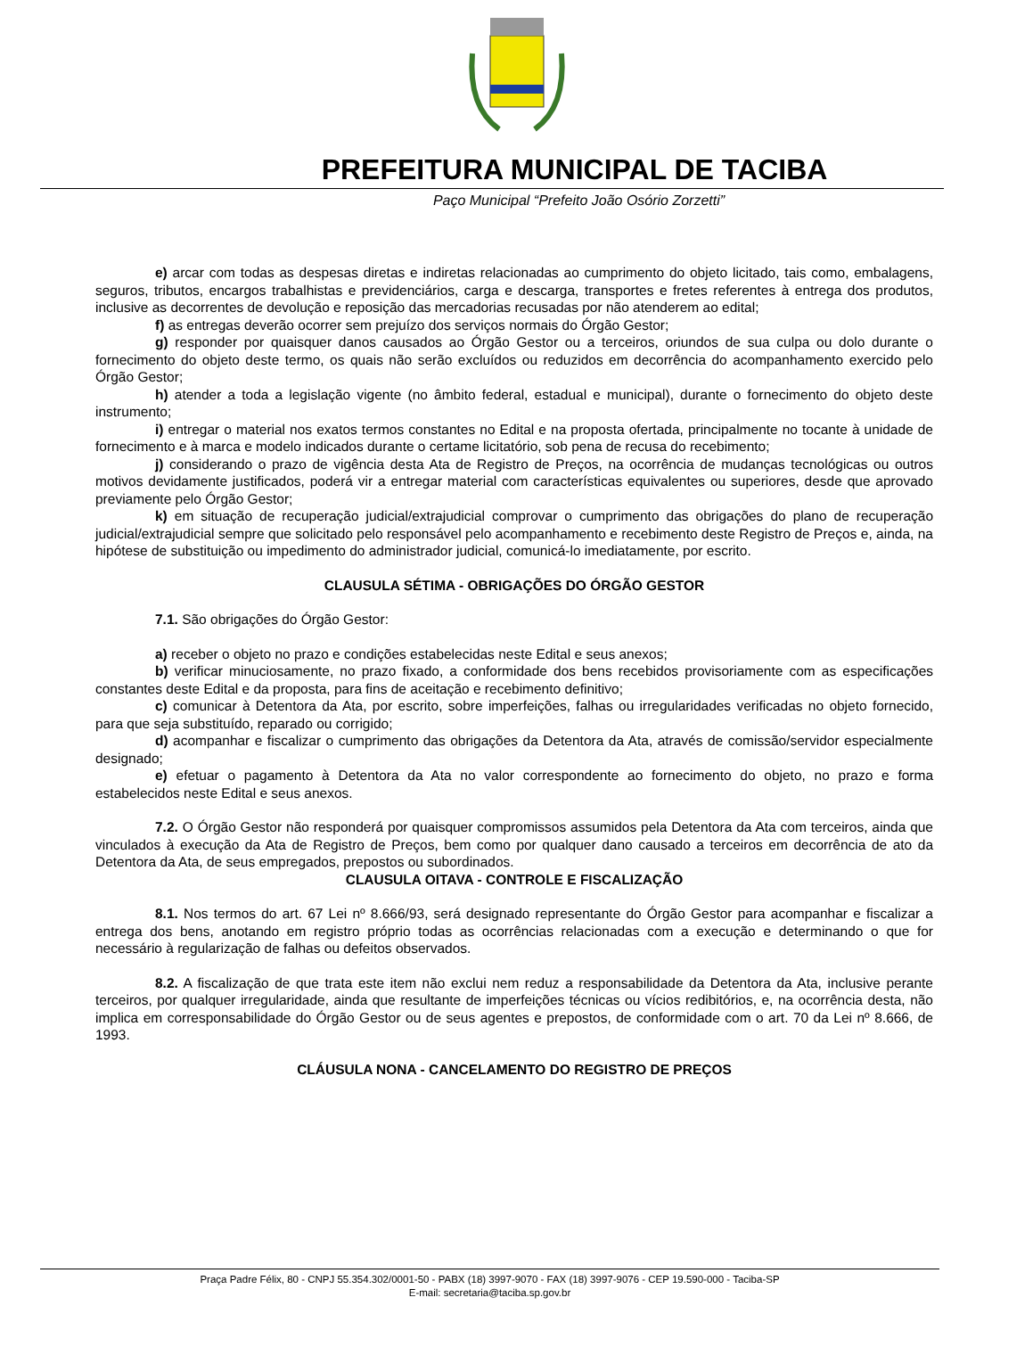PREFEITURA MUNICIPAL DE TACIBA
Paço Municipal “Prefeito João Osório Zorzetti”
e) arcar com todas as despesas diretas e indiretas relacionadas ao cumprimento do objeto licitado, tais como, embalagens, seguros, tributos, encargos trabalhistas e previdenciários, carga e descarga, transportes e fretes referentes à entrega dos produtos, inclusive as decorrentes de devolução e reposição das mercadorias recusadas por não atenderem ao edital;
f) as entregas deverão ocorrer sem prejuízo dos serviços normais do Órgão Gestor;
g) responder por quaisquer danos causados ao Órgão Gestor ou a terceiros, oriundos de sua culpa ou dolo durante o fornecimento do objeto deste termo, os quais não serão excluídos ou reduzidos em decorrência do acompanhamento exercido pelo Órgão Gestor;
h) atender a toda a legislação vigente (no âmbito federal, estadual e municipal), durante o fornecimento do objeto deste instrumento;
i) entregar o material nos exatos termos constantes no Edital e na proposta ofertada, principalmente no tocante à unidade de fornecimento e à marca e modelo indicados durante o certame licitatório, sob pena de recusa do recebimento;
j) considerando o prazo de vigência desta Ata de Registro de Preços, na ocorrência de mudanças tecnológicas ou outros motivos devidamente justificados, poderá vir a entregar material com características equivalentes ou superiores, desde que aprovado previamente pelo Órgão Gestor;
k) em situação de recuperação judicial/extrajudicial comprovar o cumprimento das obrigações do plano de recuperação judicial/extrajudicial sempre que solicitado pelo responsável pelo acompanhamento e recebimento deste Registro de Preços e, ainda, na hipótese de substituição ou impedimento do administrador judicial, comunicá-lo imediatamente, por escrito.
CLAUSULA SÉTIMA - OBRIGAÇÕES DO ÓRGÃO GESTOR
7.1. São obrigações do Órgão Gestor:
a) receber o objeto no prazo e condições estabelecidas neste Edital e seus anexos;
b) verificar minuciosamente, no prazo fixado, a conformidade dos bens recebidos provisoriamente com as especificações constantes deste Edital e da proposta, para fins de aceitação e recebimento definitivo;
c) comunicar à Detentora da Ata, por escrito, sobre imperfeições, falhas ou irregularidades verificadas no objeto fornecido, para que seja substituído, reparado ou corrigido;
d) acompanhar e fiscalizar o cumprimento das obrigações da Detentora da Ata, através de comissão/servidor especialmente designado;
e) efetuar o pagamento à Detentora da Ata no valor correspondente ao fornecimento do objeto, no prazo e forma estabelecidos neste Edital e seus anexos.
7.2. O Órgão Gestor não responderá por quaisquer compromissos assumidos pela Detentora da Ata com terceiros, ainda que vinculados à execução da Ata de Registro de Preços, bem como por qualquer dano causado a terceiros em decorrência de ato da Detentora da Ata, de seus empregados, prepostos ou subordinados.
CLAUSULA OITAVA - CONTROLE E FISCALIZAÇÃO
8.1. Nos termos do art. 67 Lei nº 8.666/93, será designado representante do Órgão Gestor para acompanhar e fiscalizar a entrega dos bens, anotando em registro próprio todas as ocorrências relacionadas com a execução e determinando o que for necessário à regularização de falhas ou defeitos observados.
8.2. A fiscalização de que trata este item não exclui nem reduz a responsabilidade da Detentora da Ata, inclusive perante terceiros, por qualquer irregularidade, ainda que resultante de imperfeições técnicas ou vícios redibitórios, e, na ocorrência desta, não implica em corresponsabilidade do Órgão Gestor ou de seus agentes e prepostos, de conformidade com o art. 70 da Lei nº 8.666, de 1993.
CLÁUSULA NONA - CANCELAMENTO DO REGISTRO DE PREÇOS
Praça Padre Félix, 80 - CNPJ 55.354.302/0001-50 - PABX (18) 3997-9070 - FAX (18) 3997-9076 - CEP 19.590-000 - Taciba-SP
E-mail: secretaria@taciba.sp.gov.br